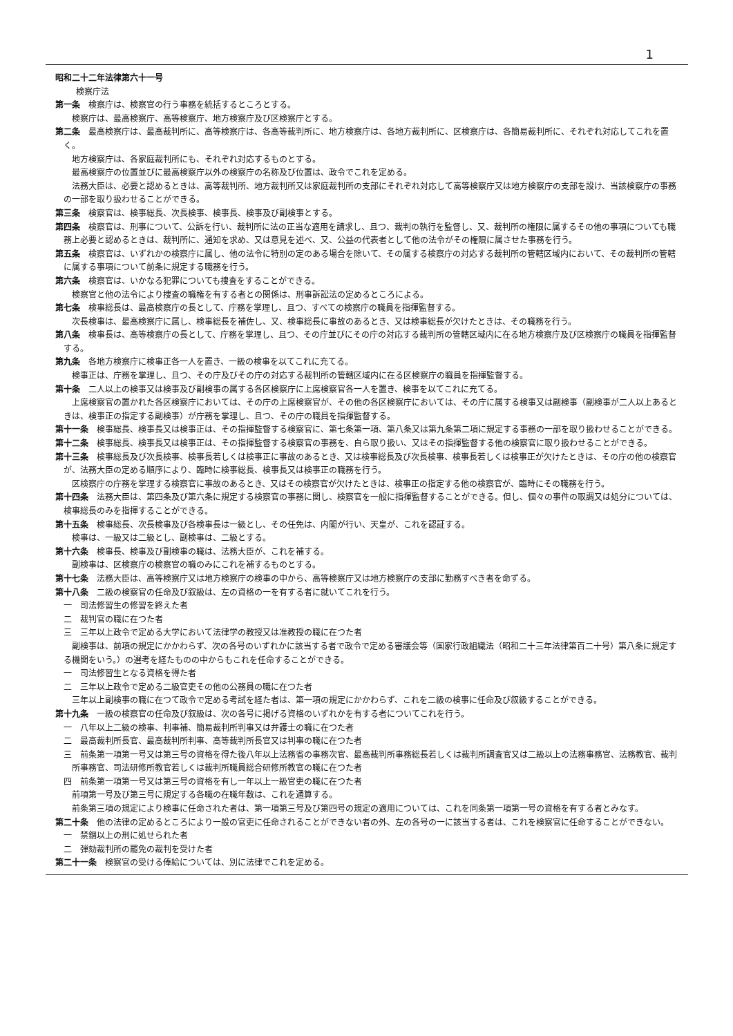1
昭和二十二年法律第六十一号
検察庁法
第一条　検察庁は、検察官の行う事務を統括するところとする。
　　検察庁は、最高検察庁、高等検察庁、地方検察庁及び区検察庁とする。
第二条　最高検察庁は、最高裁判所に、高等検察庁は、各高等裁判所に、地方検察庁は、各地方裁判所に、区検察庁は、各簡易裁判所に、それぞれ対応してこれを置く。
　　地方検察庁は、各家庭裁判所にも、それぞれ対応するものとする。
　　最高検察庁の位置並びに最高検察庁以外の検察庁の名称及び位置は、政令でこれを定める。
　　法務大臣は、必要と認めるときは、高等裁判所、地方裁判所又は家庭裁判所の支部にそれぞれ対応して高等検察庁又は地方検察庁の支部を設け、当該検察庁の事務の一部を取り扱わせることができる。
第三条　検察官は、検事総長、次長検事、検事長、検事及び副検事とする。
第四条　検察官は、刑事について、公訴を行い、裁判所に法の正当な適用を請求し、且つ、裁判の執行を監督し、又、裁判所の権限に属するその他の事項についても職務上必要と認めるときは、裁判所に、通知を求め、又は意見を述べ、又、公益の代表者として他の法令がその権限に属させた事務を行う。
第五条　検察官は、いずれかの検察庁に属し、他の法令に特別の定のある場合を除いて、その属する検察庁の対応する裁判所の管轄区域内において、その裁判所の管轄に属する事項について前条に規定する職務を行う。
第六条　検察官は、いかなる犯罪についても捜査をすることができる。
　　検察官と他の法令により捜査の職権を有する者との関係は、刑事訴訟法の定めるところによる。
第七条　検事総長は、最高検察庁の長として、庁務を掌理し、且つ、すべての検察庁の職員を指揮監督する。
　　次長検事は、最高検察庁に属し、検事総長を補佐し、又、検事総長に事故のあるとき、又は検事総長が欠けたときは、その職務を行う。
第八条　検事長は、高等検察庁の長として、庁務を掌理し、且つ、その庁並びにその庁の対応する裁判所の管轄区域内に在る地方検察庁及び区検察庁の職員を指揮監督する。
第九条　各地方検察庁に検事正各一人を置き、一級の検事を以てこれに充てる。
　　検事正は、庁務を掌理し、且つ、その庁及びその庁の対応する裁判所の管轄区域内に在る区検察庁の職員を指揮監督する。
第十条　二人以上の検事又は検事及び副検事の属する各区検察庁に上席検察官各一人を置き、検事を以てこれに充てる。
　　上席検察官の置かれた各区検察庁においては、その庁の上席検察官が、その他の各区検察庁においては、その庁に属する検事又は副検事（副検事が二人以上あるときは、検事正の指定する副検事）が庁務を掌理し、且つ、その庁の職員を指揮監督する。
第十一条　検事総長、検事長又は検事正は、その指揮監督する検察官に、第七条第一項、第八条又は第九条第二項に規定する事務の一部を取り扱わせることができる。
第十二条　検事総長、検事長又は検事正は、その指揮監督する検察官の事務を、自ら取り扱い、又はその指揮監督する他の検察官に取り扱わせることができる。
第十三条　検事総長及び次長検事、検事長若しくは検事正に事故のあるとき、又は検事総長及び次長検事、検事長若しくは検事正が欠けたときは、その庁の他の検察官が、法務大臣の定める順序により、臨時に検事総長、検事長又は検事正の職務を行う。
　　区検察庁の庁務を掌理する検察官に事故のあるとき、又はその検察官が欠けたときは、検事正の指定する他の検察官が、臨時にその職務を行う。
第十四条　法務大臣は、第四条及び第六条に規定する検察官の事務に関し、検察官を一般に指揮監督することができる。但し、個々の事件の取調又は処分については、検事総長のみを指揮することができる。
第十五条　検事総長、次長検事及び各検事長は一級とし、その任免は、内閣が行い、天皇が、これを認証する。
　　検事は、一級又は二級とし、副検事は、二級とする。
第十六条　検事長、検事及び副検事の職は、法務大臣が、これを補する。
　　副検事は、区検察庁の検察官の職のみにこれを補するものとする。
第十七条　法務大臣は、高等検察庁又は地方検察庁の検事の中から、高等検察庁又は地方検察庁の支部に勤務すべき者を命ずる。
第十八条　二級の検察官の任命及び叙級は、左の資格の一を有する者に就いてこれを行う。
一　司法修習生の修習を終えた者
二　裁判官の職に在つた者
三　三年以上政令で定める大学において法律学の教授又は准教授の職に在つた者
　　副検事は、前項の規定にかかわらず、次の各号のいずれかに該当する者で政令で定める審議会等（国家行政組織法（昭和二十三年法律第百二十号）第八条に規定する機関をいう。）の選考を経たものの中からもこれを任命することができる。
一　司法修習生となる資格を得た者
二　三年以上政令で定める二級官吏その他の公務員の職に在つた者
　　三年以上副検事の職に在つて政令で定める考試を経た者は、第一項の規定にかかわらず、これを二級の検事に任命及び叙級することができる。
第十九条　一級の検察官の任命及び叙級は、次の各号に掲げる資格のいずれかを有する者についてこれを行う。
一　八年以上二級の検事、判事補、簡易裁判所判事又は弁護士の職に在つた者
二　最高裁判所長官、最高裁判所判事、高等裁判所長官又は判事の職に在つた者
三　前条第一項第一号又は第三号の資格を得た後八年以上法務省の事務次官、最高裁判所事務総長若しくは裁判所調査官又は二級以上の法務事務官、法務教官、裁判所事務官、司法研修所教官若しくは裁判所職員総合研修所教官の職に在つた者
四　前条第一項第一号又は第三号の資格を有し一年以上一級官吏の職に在つた者
　　前項第一号及び第三号に規定する各職の在職年数は、これを通算する。
　　前条第三項の規定により検事に任命された者は、第一項第三号及び第四号の規定の適用については、これを同条第一項第一号の資格を有する者とみなす。
第二十条　他の法律の定めるところにより一般の官吏に任命されることができない者の外、左の各号の一に該当する者は、これを検察官に任命することができない。
一　禁錮以上の刑に処せられた者
二　弾劾裁判所の罷免の裁判を受けた者
第二十一条　検察官の受ける俸給については、別に法律でこれを定める。